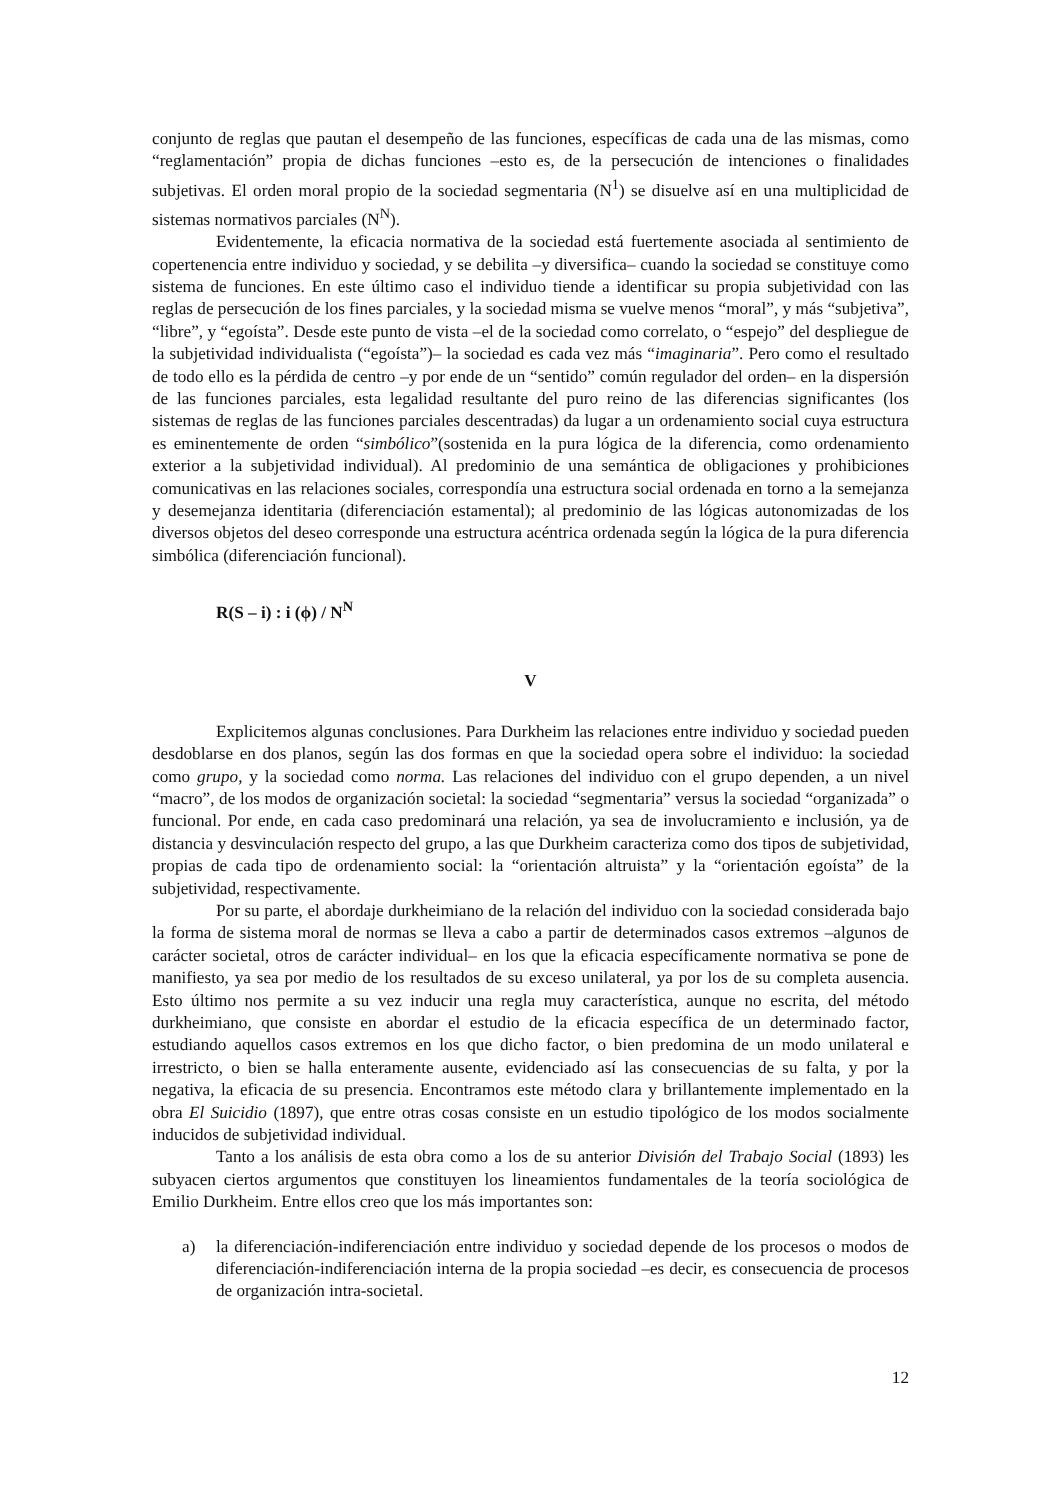conjunto de reglas que pautan el desempeño de las funciones, específicas de cada una de las mismas, como “reglamentación” propia de dichas funciones –esto es, de la persecución de intenciones o finalidades subjetivas. El orden moral propio de la sociedad segmentaria (N<sup>1</sup>) se disuelve así en una multiplicidad de sistemas normativos parciales (N<sup>N</sup>).
Evidentemente, la eficacia normativa de la sociedad está fuertemente asociada al sentimiento de copertenencia entre individuo y sociedad, y se debilita –y diversifica– cuando la sociedad se constituye como sistema de funciones. En este último caso el individuo tiende a identificar su propia subjetividad con las reglas de persecución de los fines parciales, y la sociedad misma se vuelve menos “moral”, y más “subjetiva”, “libre”, y “egoísta”. Desde este punto de vista –el de la sociedad como correlato, o “espejo” del despliegue de la subjetividad individualista (“egoísta”)– la sociedad es cada vez más “imaginaria”. Pero como el resultado de todo ello es la pérdida de centro –y por ende de un “sentido” común regulador del orden– en la dispersión de las funciones parciales, esta legalidad resultante del puro reino de las diferencias significantes (los sistemas de reglas de las funciones parciales descentradas) da lugar a un ordenamiento social cuya estructura es eminentemente de orden “simbólico”(sostenida en la pura lógica de la diferencia, como ordenamiento exterior a la subjetividad individual). Al predominio de una semántica de obligaciones y prohibiciones comunicativas en las relaciones sociales, correspondía una estructura social ordenada en torno a la semejanza y desemejanza identitaria (diferenciación estamental); al predominio de las lógicas autonomizadas de los diversos objetos del deseo corresponde una estructura acéntrica ordenada según la lógica de la pura diferencia simbólica (diferenciación funcional).
R(S – i) : i (ϕ) / N<sup>N</sup>
V
Explicitemos algunas conclusiones. Para Durkheim las relaciones entre individuo y sociedad pueden desdoblarse en dos planos, según las dos formas en que la sociedad opera sobre el individuo: la sociedad como grupo, y la sociedad como norma. Las relaciones del individuo con el grupo dependen, a un nivel “macro”, de los modos de organización societal: la sociedad “segmentaria” versus la sociedad “organizada” o funcional. Por ende, en cada caso predominará una relación, ya sea de involucramiento e inclusión, ya de distancia y desvinculación respecto del grupo, a las que Durkheim caracteriza como dos tipos de subjetividad, propias de cada tipo de ordenamiento social: la “orientación altruista” y la “orientación egoísta” de la subjetividad, respectivamente.
Por su parte, el abordaje durkheimiano de la relación del individuo con la sociedad considerada bajo la forma de sistema moral de normas se lleva a cabo a partir de determinados casos extremos –algunos de carácter societal, otros de carácter individual– en los que la eficacia específicamente normativa se pone de manifiesto, ya sea por medio de los resultados de su exceso unilateral, ya por los de su completa ausencia. Esto último nos permite a su vez inducir una regla muy característica, aunque no escrita, del método durkheimiano, que consiste en abordar el estudio de la eficacia específica de un determinado factor, estudiando aquellos casos extremos en los que dicho factor, o bien predomina de un modo unilateral e irrestricto, o bien se halla enteramente ausente, evidenciado así las consecuencias de su falta, y por la negativa, la eficacia de su presencia. Encontramos este método clara y brillantemente implementado en la obra El Suicidio (1897), que entre otras cosas consiste en un estudio tipológico de los modos socialmente inducidos de subjetividad individual.
Tanto a los análisis de esta obra como a los de su anterior División del Trabajo Social (1893) les subyacen ciertos argumentos que constituyen los lineamientos fundamentales de la teoría sociológica de Emilio Durkheim. Entre ellos creo que los más importantes son:
a) la diferenciación-indiferenciación entre individuo y sociedad depende de los procesos o modos de diferenciación-indiferenciación interna de la propia sociedad –es decir, es consecuencia de procesos de organización intra-societal.
12